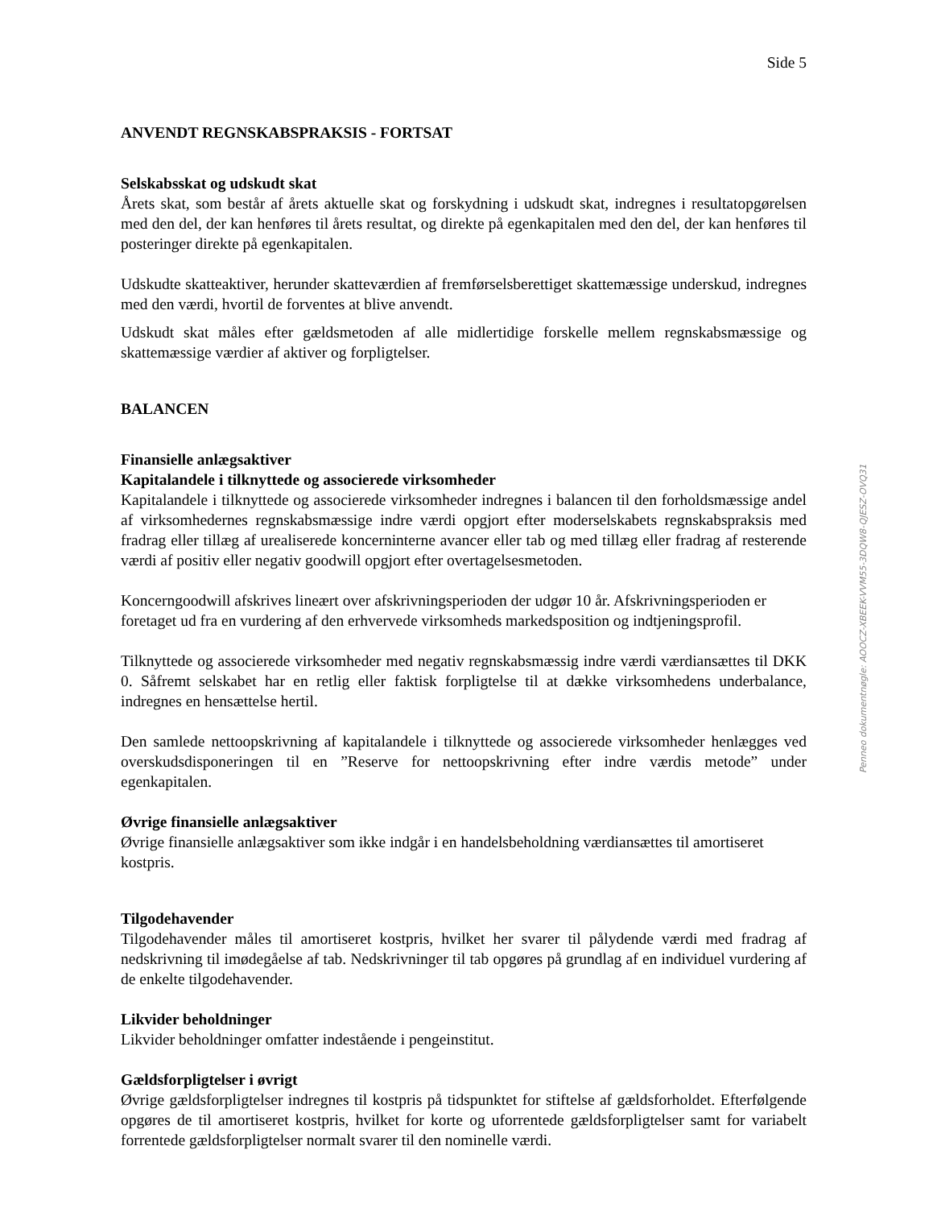Side 5
ANVENDT REGNSKABSPRAKSIS - FORTSAT
Selskabsskat og udskudt skat
Årets skat, som består af årets aktuelle skat og forskydning i udskudt skat, indregnes i resultatopgørelsen med den del, der kan henføres til årets resultat, og direkte på egenkapitalen med den del, der kan henføres til posteringer direkte på egenkapitalen.
Udskudte skatteaktiver, herunder skatteværdien af fremførselsberettiget skattemæssige underskud, indregnes med den værdi, hvortil de forventes at blive anvendt.
Udskudt skat måles efter gældsmetoden af alle midlertidige forskelle mellem regnskabsmæssige og skattemæssige værdier af aktiver og forpligtelser.
BALANCEN
Finansielle anlægsaktiver
Kapitalandele i tilknyttede og associerede virksomheder
Kapitalandele i tilknyttede og associerede virksomheder indregnes i balancen til den forholdsmæssige andel af virksomhedernes regnskabsmæssige indre værdi opgjort efter moderselskabets regnskabspraksis med fradrag eller tillæg af urealiserede koncerninterne avancer eller tab og med tillæg eller fradrag af resterende værdi af positiv eller negativ goodwill opgjort efter overtagelsesmetoden.
Koncerngoodwill afskrives lineært over afskrivningsperioden der udgør 10 år. Afskrivningsperioden er foretaget ud fra en vurdering af den erhvervede virksomheds markedsposition og indtjeningsprofil.
Tilknyttede og associerede virksomheder med negativ regnskabsmæssig indre værdi værdiansættes til DKK 0. Såfremt selskabet har en retlig eller faktisk forpligtelse til at dække virksomhedens underbalance, indregnes en hensættelse hertil.
Den samlede nettoopskrivning af kapitalandele i tilknyttede og associerede virksomheder henlægges ved overskudsdisponeringen til en ”Reserve for nettoopskrivning efter indre værdis metode” under egenkapitalen.
Øvrige finansielle anlægsaktiver
Øvrige finansielle anlægsaktiver som ikke indgår i en handelsbeholdning værdiansættes til amortiseret kostpris.
Tilgodehavender
Tilgodehavender måles til amortiseret kostpris, hvilket her svarer til pålydende værdi med fradrag af nedskrivning til imødegåelse af tab. Nedskrivninger til tab opgøres på grundlag af en individuel vurdering af de enkelte tilgodehavender.
Likvider beholdninger
Likvider beholdninger omfatter indestående i pengeinstitut.
Gældsforpligtelser i øvrigt
Øvrige gældsforpligtelser indregnes til kostpris på tidspunktet for stiftelse af gældsforholdet. Efterfølgende opgøres de til amortiseret kostpris, hvilket for korte og uforrentede gældsforpligtelser samt for variabelt forrentede gældsforpligtelser normalt svarer til den nominelle værdi.
Penneo dokumentnøgle: AOOCZ-XBEEK-VVM55-3DQW8-QJESZ-OVQ31